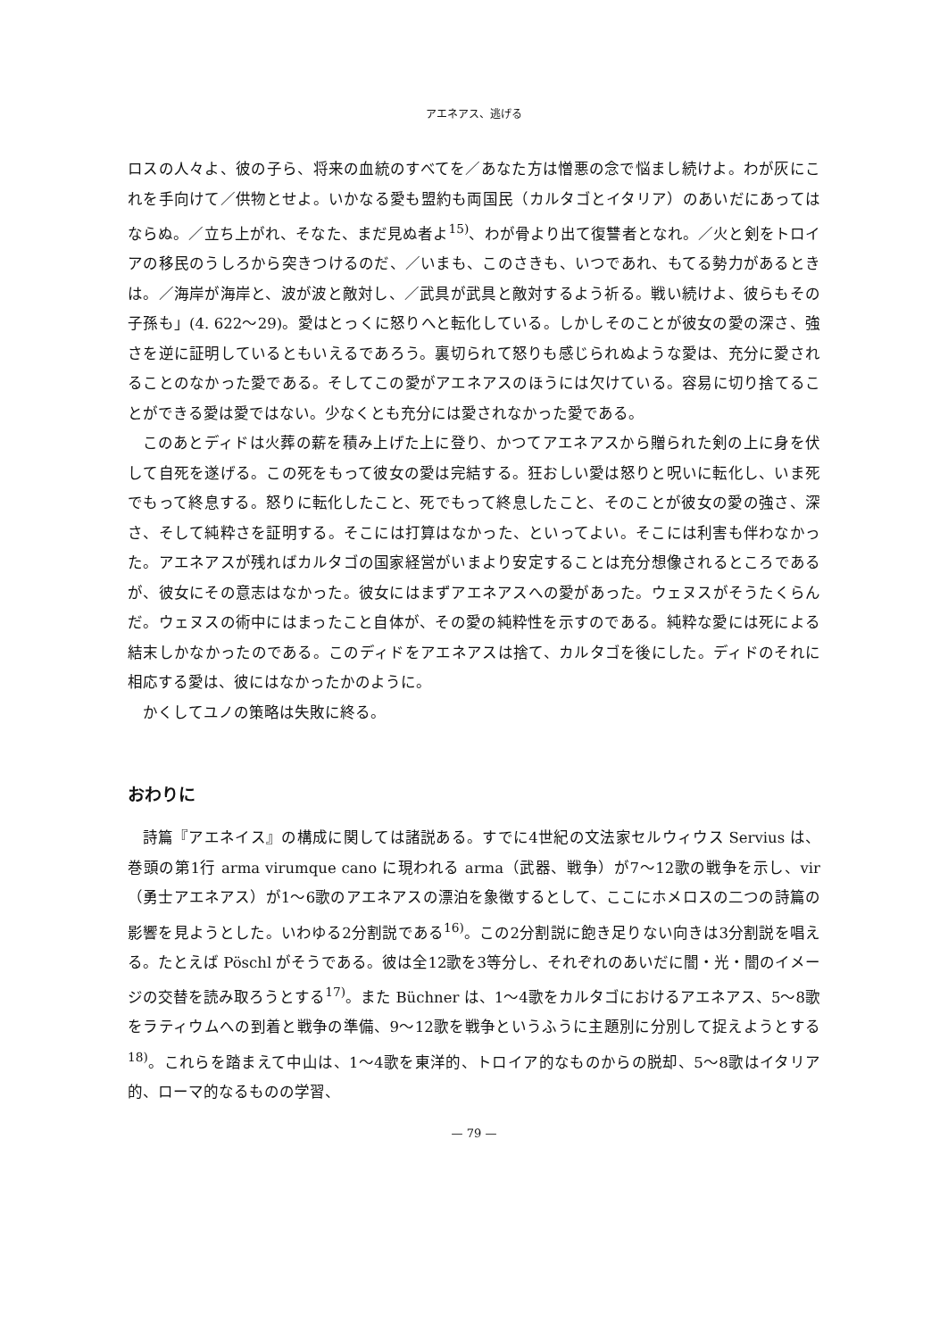アエネアス、逃げる
ロスの人々よ、彼の子ら、将来の血統のすべてを／あなた方は憎悪の念で悩まし続けよ。わが灰にこれを手向けて／供物とせよ。いかなる愛も盟約も両国民（カルタゴとイタリア）のあいだにあってはならぬ。／立ち上がれ、そなた、まだ見ぬ者よ<sup>15)</sup>、わが骨より出て復讐者となれ。／火と剣をトロイアの移民のうしろから突きつけるのだ、／いまも、このさきも、いつであれ、もてる勢力があるときは。／海岸が海岸と、波が波と敵対し、／武具が武具と敵対するよう祈る。戦い続けよ、彼らもその子孫も」(4. 622～29)。愛はとっくに怒りへと転化している。しかしそのことが彼女の愛の深さ、強さを逆に証明しているともいえるであろう。裏切られて怒りも感じられぬような愛は、充分に愛されることのなかった愛である。そしてこの愛がアエネアスのほうには欠けている。容易に切り捨てることができる愛は愛ではない。少なくとも充分には愛されなかった愛である。
このあとディドは火葬の薪を積み上げた上に登り、かつてアエネアスから贈られた剣の上に身を伏して自死を遂げる。この死をもって彼女の愛は完結する。狂おしい愛は怒りと呪いに転化し、いま死でもって終息する。怒りに転化したこと、死でもって終息したこと、そのことが彼女の愛の強さ、深さ、そして純粋さを証明する。そこには打算はなかった、といってよい。そこには利害も伴わなかった。アエネアスが残ればカルタゴの国家経営がいまより安定することは充分想像されるところであるが、彼女にその意志はなかった。彼女にはまずアエネアスへの愛があった。ウェヌスがそうたくらんだ。ウェヌスの術中にはまったこと自体が、その愛の純粋性を示すのである。純粋な愛には死による結末しかなかったのである。このディドをアエネアスは捨て、カルタゴを後にした。ディドのそれに相応する愛は、彼にはなかったかのように。
かくしてユノの策略は失敗に終る。
おわりに
詩篇『アエネイス』の構成に関しては諸説ある。すでに4世紀の文法家セルウィウス Servius は、巻頭の第1行 arma virumque cano に現われる arma（武器、戦争）が7～12歌の戦争を示し、vir（勇士アエネアス）が1～6歌のアエネアスの漂泊を象徴するとして、ここにホメロスの二つの詩篇の影響を見ようとした。いわゆる2分割説である<sup>16)</sup>。この2分割説に飽き足りない向きは3分割説を唱える。たとえば Pöschl がそうである。彼は全12歌を3等分し、それぞれのあいだに闇・光・闇のイメージの交替を読み取ろうとする<sup>17)</sup>。また Büchner は、1～4歌をカルタゴにおけるアエネアス、5～8歌をラティウムへの到着と戦争の準備、9～12歌を戦争というふうに主題別に分別して捉えようとする<sup>18)</sup>。これらを踏まえて中山は、1～4歌を東洋的、トロイア的なものからの脱却、5～8歌はイタリア的、ローマ的なるものの学習、
— 79 —